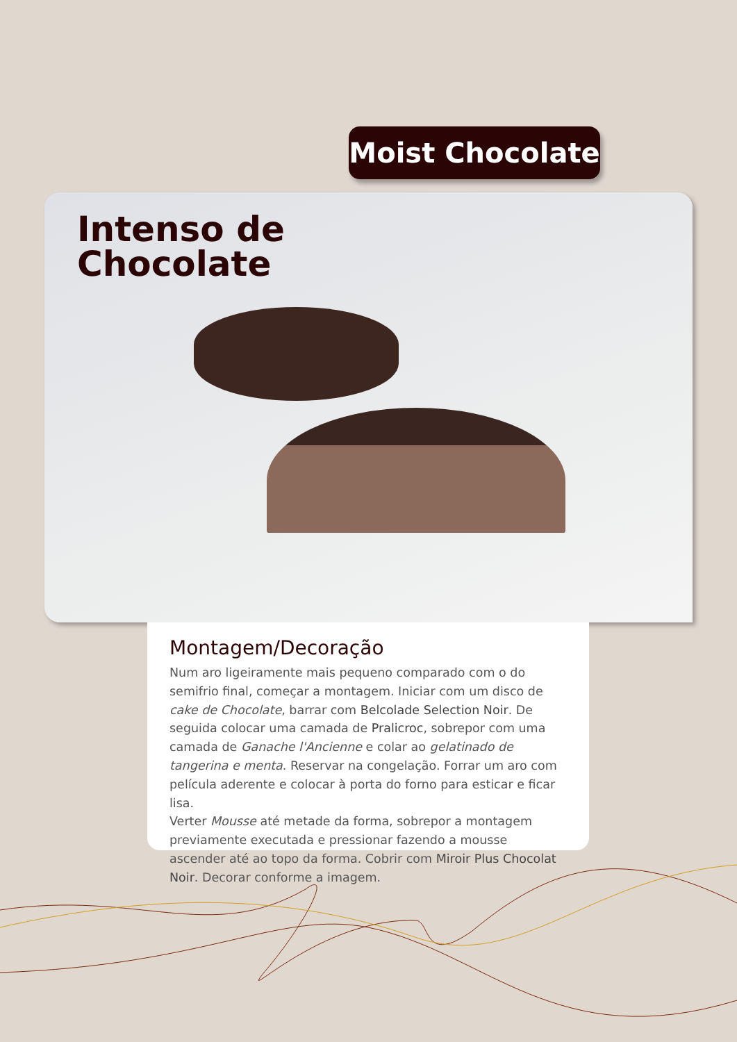Moist Chocolate
Intenso de
Chocolate
Montagem/Decoração
Num aro ligeiramente mais pequeno comparado com o do semifrio final, começar a montagem. Iniciar com um disco de cake de Chocolate, barrar com Belcolade Selection Noir. De seguida colocar uma camada de Pralicroc, sobrepor com uma camada de Ganache l'Ancienne e colar ao gelatinado de tangerina e menta. Reservar na congelação. Forrar um aro com película aderente e colocar à porta do forno para esticar e ficar lisa.
Verter Mousse até metade da forma, sobrepor a montagem previamente executada e pressionar fazendo a mousse ascender até ao topo da forma. Cobrir com Miroir Plus Chocolat Noir. Decorar conforme a imagem.